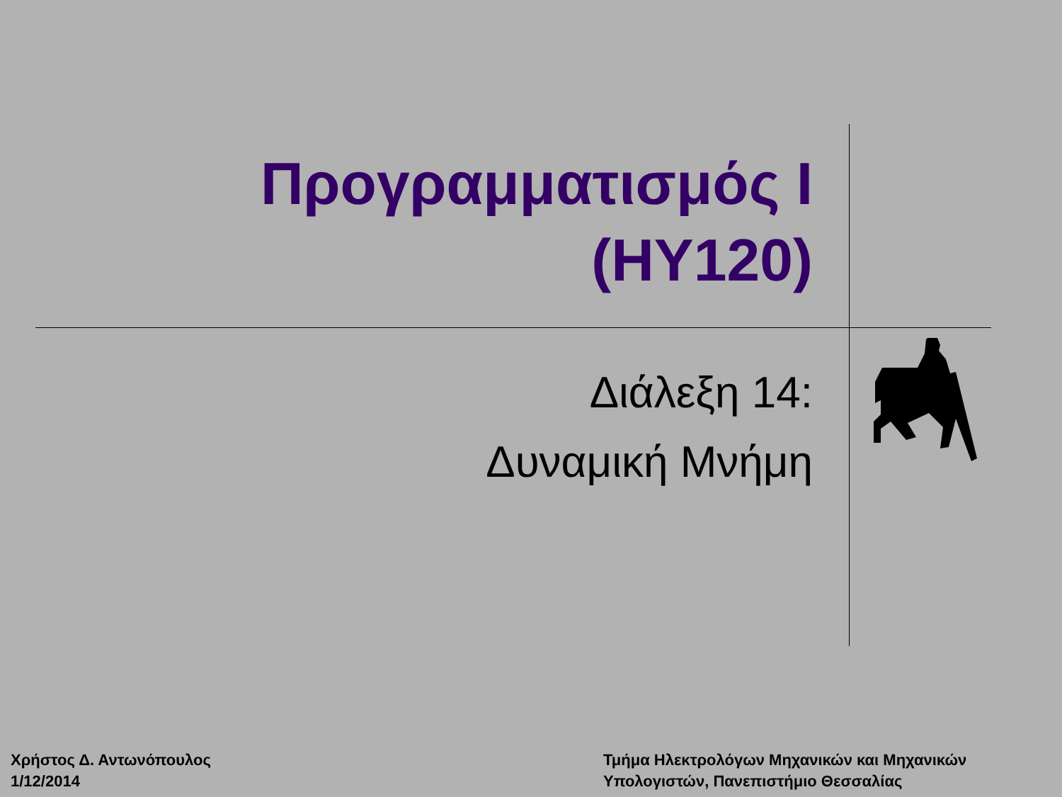Προγραμματισμός Ι
(ΗΥ120)
Διάλεξη 14:
Δυναμική Μνήμη
Χρήστος Δ. Αντωνόπουλος
1/12/2014
Τμήμα Ηλεκτρολόγων Μηχανικών και Μηχανικών
Υπολογιστών, Πανεπιστήμιο Θεσσαλίας